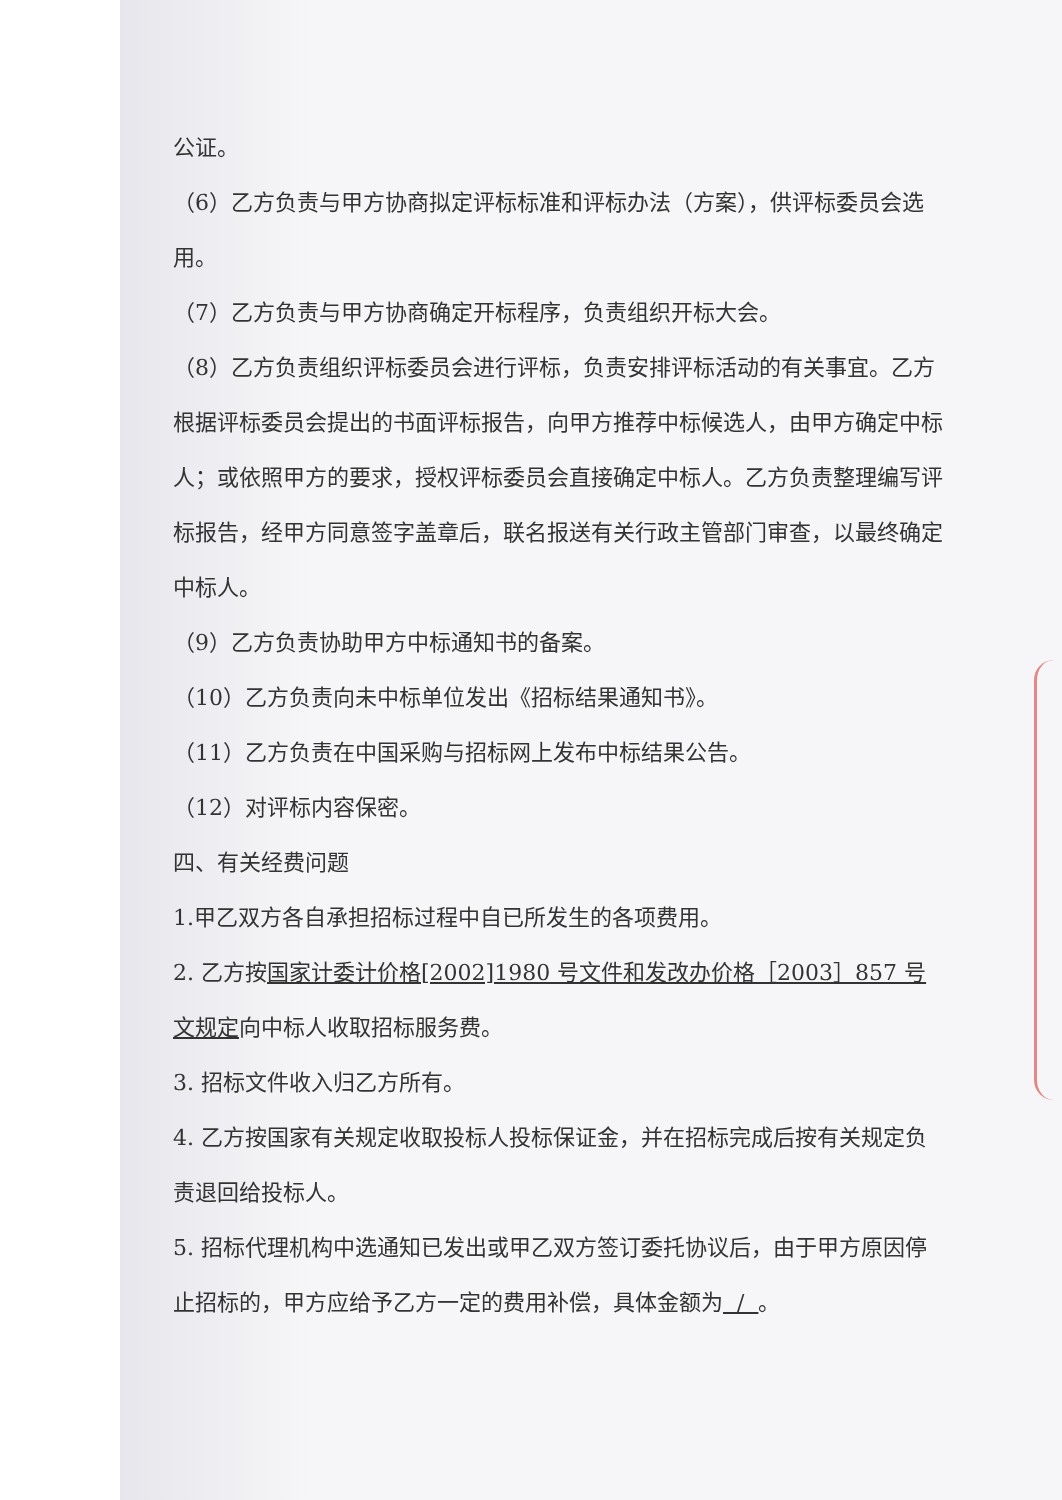公证。
（6）乙方负责与甲方协商拟定评标标准和评标办法（方案），供评标委员会选用。
（7）乙方负责与甲方协商确定开标程序，负责组织开标大会。
（8）乙方负责组织评标委员会进行评标，负责安排评标活动的有关事宜。乙方根据评标委员会提出的书面评标报告，向甲方推荐中标候选人，由甲方确定中标人；或依照甲方的要求，授权评标委员会直接确定中标人。乙方负责整理编写评标报告，经甲方同意签字盖章后，联名报送有关行政主管部门审查，以最终确定中标人。
（9）乙方负责协助甲方中标通知书的备案。
（10）乙方负责向未中标单位发出《招标结果通知书》。
（11）乙方负责在中国采购与招标网上发布中标结果公告。
（12）对评标内容保密。
四、有关经费问题
1.甲乙双方各自承担招标过程中自已所发生的各项费用。
2. 乙方按国家计委计价格[2002]1980 号文件和发改办价格［2003］857 号文规定向中标人收取招标服务费。
3. 招标文件收入归乙方所有。
4. 乙方按国家有关规定收取投标人投标保证金，并在招标完成后按有关规定负责退回给投标人。
5. 招标代理机构中选通知已发出或甲乙双方签订委托协议后，由于甲方原因停止招标的，甲方应给予乙方一定的费用补偿，具体金额为 / 。